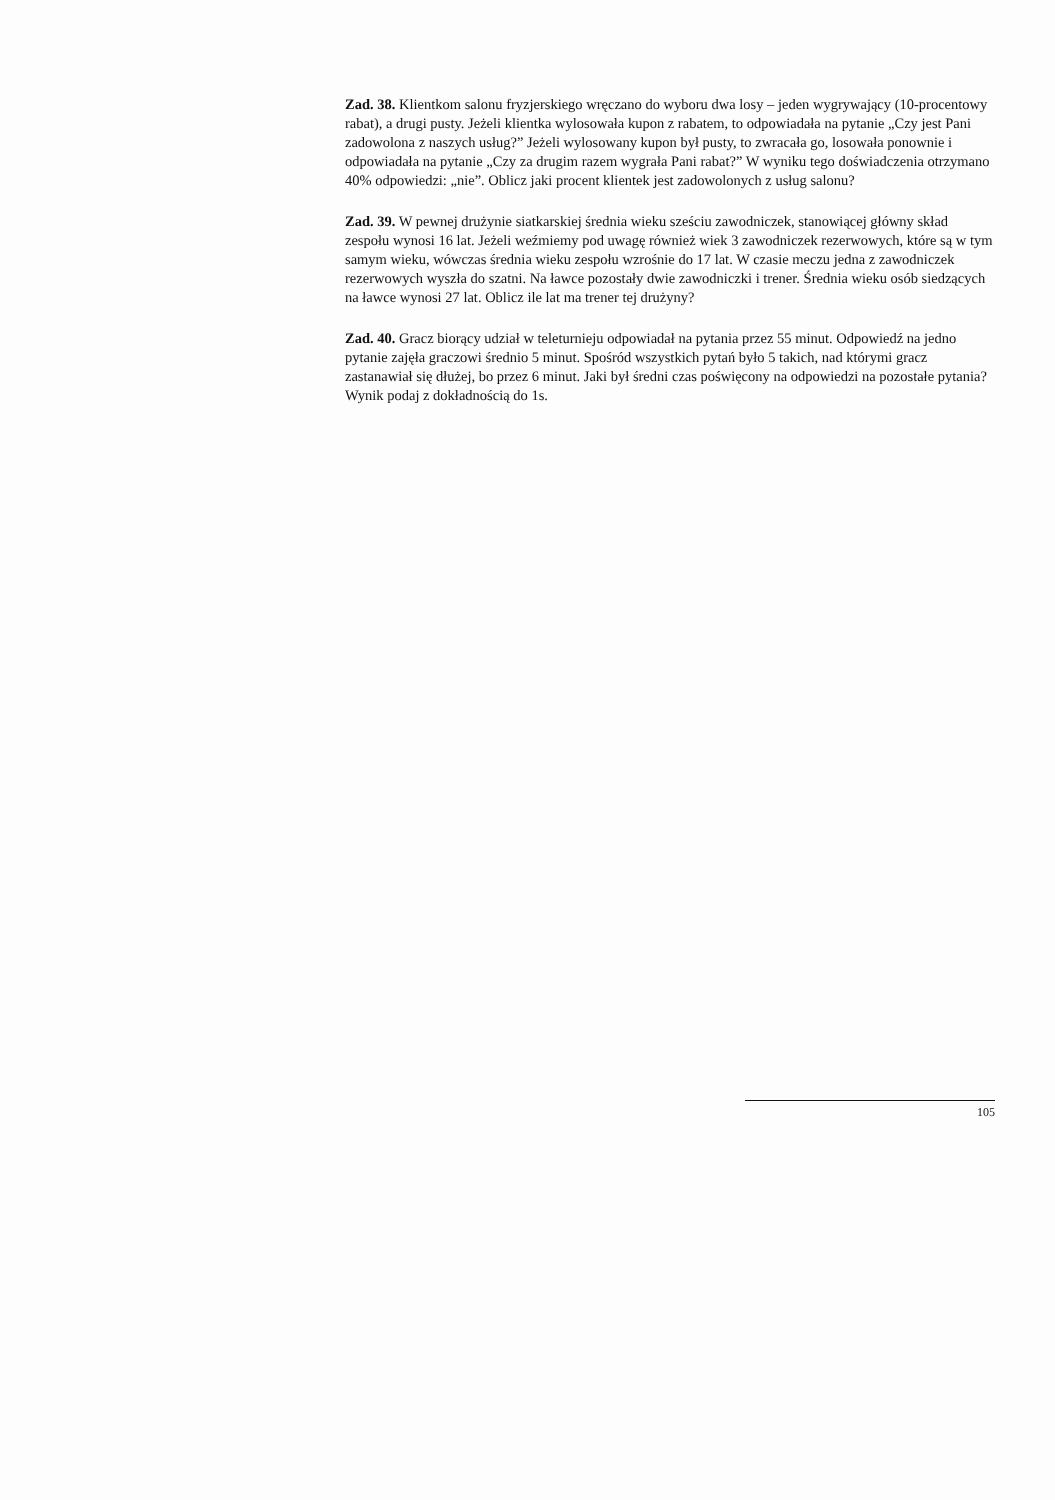Zad. 38. Klientkom salonu fryzjerskiego wręczano do wyboru dwa losy – jeden wygrywający (10-procentowy rabat), a drugi pusty. Jeżeli klientka wylosowała kupon z rabatem, to odpowiadała na pytanie „Czy jest Pani zadowolona z naszych usług?” Jeżeli wylosowany kupon był pusty, to zwracała go, losowała ponownie i odpowiadała na pytanie „Czy za drugim razem wygrała Pani rabat?” W wyniku tego doświadczenia otrzymano 40% odpowiedzi: „nie”. Oblicz jaki procent klientek jest zadowolonych z usług salonu?
Zad. 39. W pewnej drużynie siatkarskiej średnia wieku sześciu zawodniczek, stanowiącej główny skład zespołu wynosi 16 lat. Jeżeli weźmiemy pod uwagę również wiek 3 zawodniczek rezerwowych, które są w tym samym wieku, wówczas średnia wieku zespołu wzrośnie do 17 lat. W czasie meczu jedna z zawodniczek rezerwowych wyszła do szatni. Na ławce pozostały dwie zawodniczki i trener. Średnia wieku osób siedzących na ławce wynosi 27 lat. Oblicz ile lat ma trener tej drużyny?
Zad. 40. Gracz biorący udział w teleturnieju odpowiadał na pytania przez 55 minut. Odpowiedź na jedno pytanie zajęła graczowi średnio 5 minut. Spośród wszystkich pytań było 5 takich, nad którymi gracz zastanawiał się dłużej, bo przez 6 minut. Jaki był średni czas poświęcony na odpowiedzi na pozostałe pytania? Wynik podaj z dokładnością do 1s.
105